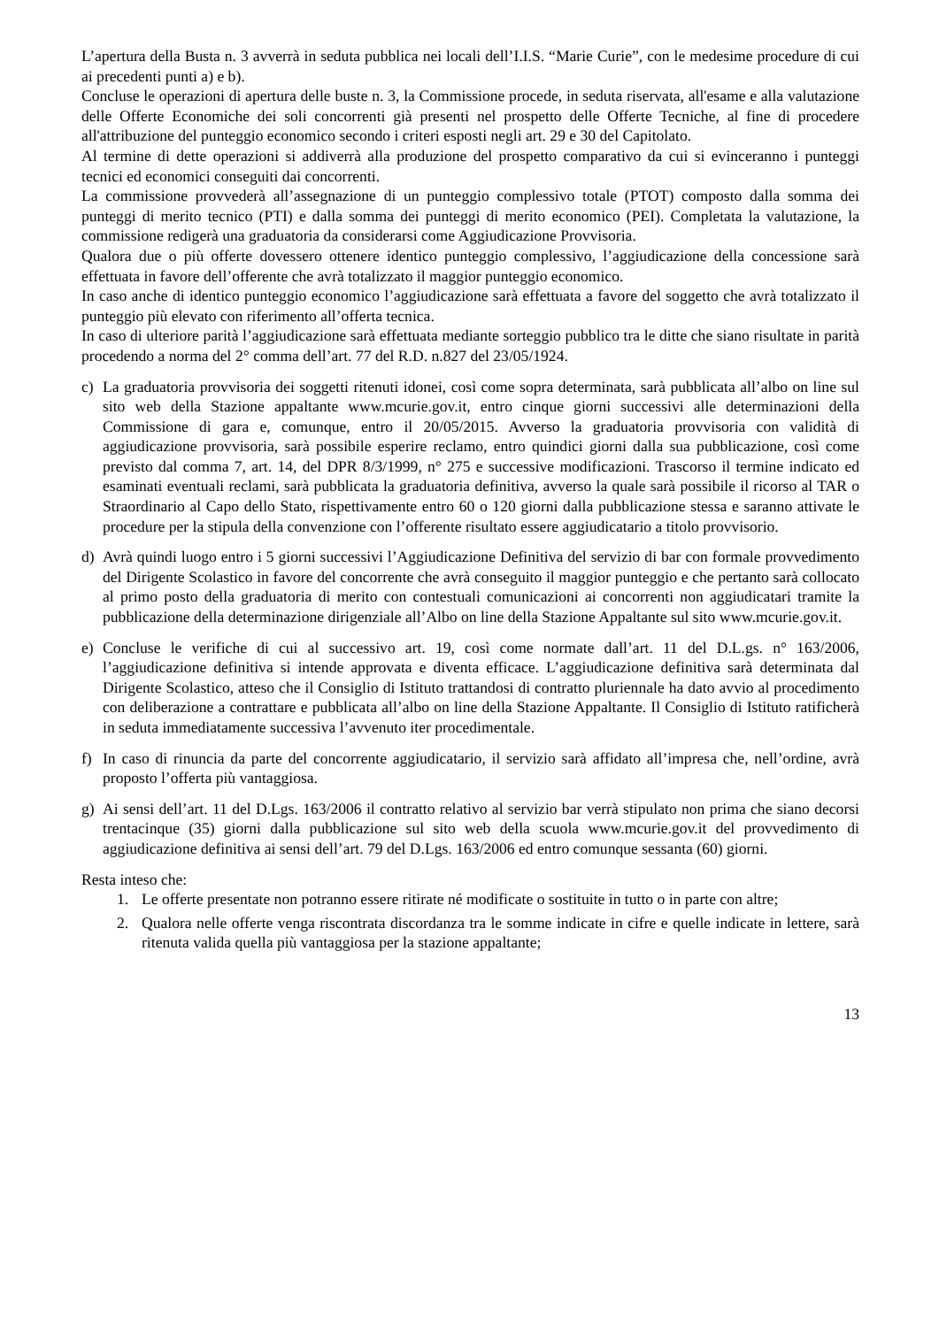L’apertura della Busta n. 3 avverrà in seduta pubblica nei locali dell’I.I.S. “Marie Curie”, con le medesime procedure di cui ai precedenti punti a) e b).
Concluse le operazioni di apertura delle buste n. 3, la Commissione procede, in seduta riservata, all'esame e alla valutazione delle Offerte Economiche dei soli concorrenti già presenti nel prospetto delle Offerte Tecniche, al fine di procedere all'attribuzione del punteggio economico secondo i criteri esposti negli art. 29 e 30 del Capitolato.
Al termine di dette operazioni si addiverrà alla produzione del prospetto comparativo da cui si evinceranno i punteggi tecnici ed economici conseguiti dai concorrenti.
La commissione provvederà all’assegnazione di un punteggio complessivo totale (PTOT) composto dalla somma dei punteggi di merito tecnico (PTI) e dalla somma dei punteggi di merito economico (PEI). Completata la valutazione, la commissione redigerà una graduatoria da considerarsi come Aggiudicazione Provvisoria.
Qualora due o più offerte dovessero ottenere identico punteggio complessivo, l’aggiudicazione della concessione sarà effettuata in favore dell’offerente che avrà totalizzato il maggior punteggio economico.
In caso anche di identico punteggio economico l’aggiudicazione sarà effettuata a favore del soggetto che avrà totalizzato il punteggio più elevato con riferimento all’offerta tecnica.
In caso di ulteriore parità l’aggiudicazione sarà effettuata mediante sorteggio pubblico tra le ditte che siano risultate in parità procedendo a norma del 2° comma dell’art. 77 del R.D. n.827 del 23/05/1924.
c) La graduatoria provvisoria dei soggetti ritenuti idonei, così come sopra determinata, sarà pubblicata all’albo on line sul sito web della Stazione appaltante www.mcurie.gov.it, entro cinque giorni successivi alle determinazioni della Commissione di gara e, comunque, entro il 20/05/2015. Avverso la graduatoria provvisoria con validità di aggiudicazione provvisoria, sarà possibile esperire reclamo, entro quindici giorni dalla sua pubblicazione, così come previsto dal comma 7, art. 14, del DPR 8/3/1999, n° 275 e successive modificazioni. Trascorso il termine indicato ed esaminati eventuali reclami, sarà pubblicata la graduatoria definitiva, avverso la quale sarà possibile il ricorso al TAR o Straordinario al Capo dello Stato, rispettivamente entro 60 o 120 giorni dalla pubblicazione stessa e saranno attivate le procedure per la stipula della convenzione con l’offerente risultato essere aggiudicatario a titolo provvisorio.
d) Avrà quindi luogo entro i 5 giorni successivi l’Aggiudicazione Definitiva del servizio di bar con formale provvedimento del Dirigente Scolastico in favore del concorrente che avrà conseguito il maggior punteggio e che pertanto sarà collocato al primo posto della graduatoria di merito con contestuali comunicazioni ai concorrenti non aggiudicatari tramite la pubblicazione della determinazione dirigenziale all’Albo on line della Stazione Appaltante sul sito www.mcurie.gov.it.
e) Concluse le verifiche di cui al successivo art. 19, così come normate dall’art. 11 del D.L.gs. n° 163/2006, l’aggiudicazione definitiva si intende approvata e diventa efficace. L’aggiudicazione definitiva sarà determinata dal Dirigente Scolastico, atteso che il Consiglio di Istituto trattandosi di contratto pluriennale ha dato avvio al procedimento con deliberazione a contrattare e pubblicata all’albo on line della Stazione Appaltante. Il Consiglio di Istituto ratificherà in seduta immediatamente successiva l’avvenuto iter procedimentale.
f) In caso di rinuncia da parte del concorrente aggiudicatario, il servizio sarà affidato all’impresa che, nell’ordine, avrà proposto l’offerta più vantaggiosa.
g) Ai sensi dell’art. 11 del D.Lgs. 163/2006 il contratto relativo al servizio bar verrà stipulato non prima che siano decorsi trentacinque (35) giorni dalla pubblicazione sul sito web della scuola www.mcurie.gov.it del provvedimento di aggiudicazione definitiva ai sensi dell’art. 79 del D.Lgs. 163/2006 ed entro comunque sessanta (60) giorni.
Resta inteso che:
1. Le offerte presentate non potranno essere ritirate né modificate o sostituite in tutto o in parte con altre;
2. Qualora nelle offerte venga riscontrata discordanza tra le somme indicate in cifre e quelle indicate in lettere, sarà ritenuta valida quella più vantaggiosa per la stazione appaltante;
13